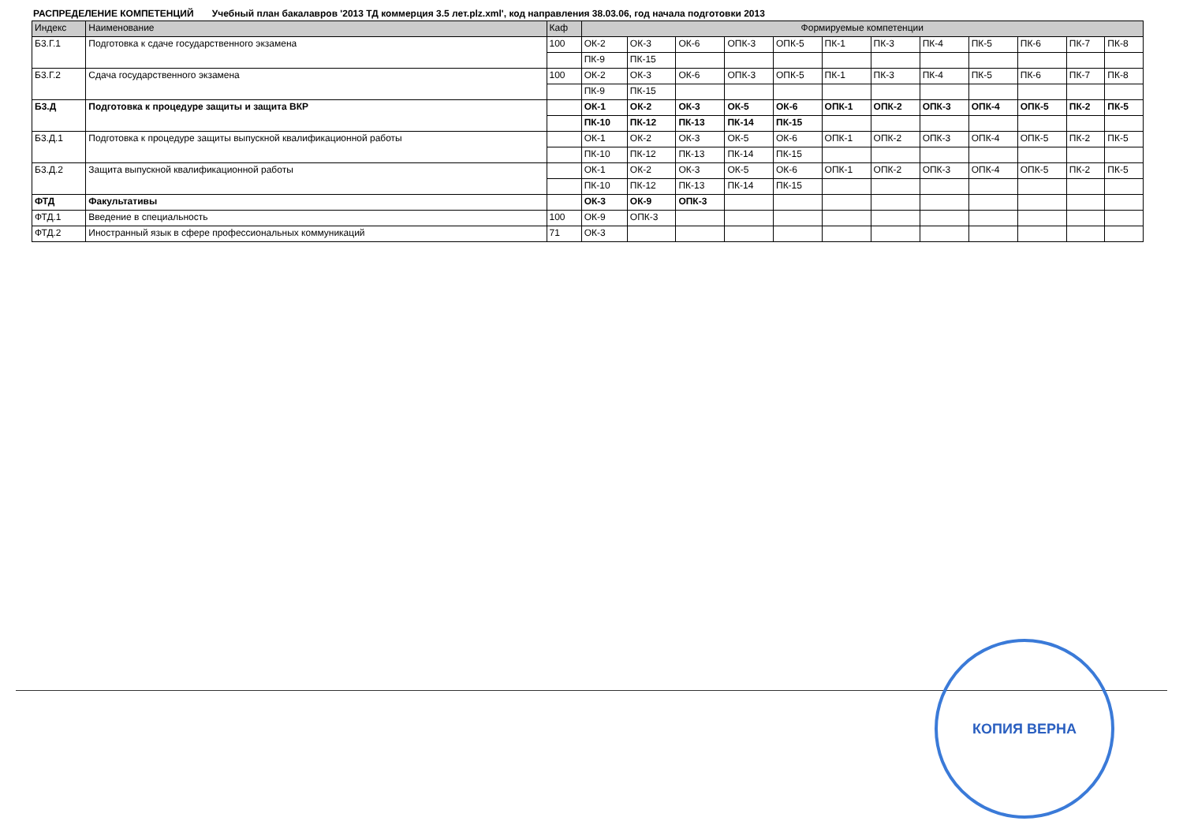РАСПРЕДЕЛЕНИЕ КОМПЕТЕНЦИЙ Учебный план бакалавров '2013 ТД коммерция 3.5 лет.plz.xml', код направления 38.03.06, год начала подготовки 2013
| Индекс | Наименование | Каф | Формируемые компетенции | | | | | | | | | | | |
| --- | --- | --- | --- | --- | --- | --- | --- | --- | --- | --- | --- | --- | --- | --- |
| Б3.Г.1 | Подготовка к сдаче государственного экзамена | 100 | ОК-2 | ОК-3 | ОК-6 | ОПК-3 | ОПК-5 | ПК-1 | ПК-3 | ПК-4 | ПК-5 | ПК-6 | ПК-7 | ПК-8 |
| | | | ПК-9 | ПК-15 | | | | | | | | | | |
| Б3.Г.2 | Сдача государственного экзамена | 100 | ОК-2 | ОК-3 | ОК-6 | ОПК-3 | ОПК-5 | ПК-1 | ПК-3 | ПК-4 | ПК-5 | ПК-6 | ПК-7 | ПК-8 |
| | | | ПК-9 | ПК-15 | | | | | | | | | | |
| Б3.Д | Подготовка к процедуре защиты и защита ВКР | | ОК-1 | ОК-2 | ОК-3 | ОК-5 | ОК-6 | ОПК-1 | ОПК-2 | ОПК-3 | ОПК-4 | ОПК-5 | ПК-2 | ПК-5 |
| | | | ПК-10 | ПК-12 | ПК-13 | ПК-14 | ПК-15 | | | | | | | |
| Б3.Д.1 | Подготовка к процедуре защиты выпускной квалификационной работы | | ОК-1 | ОК-2 | ОК-3 | ОК-5 | ОК-6 | ОПК-1 | ОПК-2 | ОПК-3 | ОПК-4 | ОПК-5 | ПК-2 | ПК-5 |
| | | | ПК-10 | ПК-12 | ПК-13 | ПК-14 | ПК-15 | | | | | | | |
| Б3.Д.2 | Защита выпускной квалификационной работы | | ОК-1 | ОК-2 | ОК-3 | ОК-5 | ОК-6 | ОПК-1 | ОПК-2 | ОПК-3 | ОПК-4 | ОПК-5 | ПК-2 | ПК-5 |
| | | | ПК-10 | ПК-12 | ПК-13 | ПК-14 | ПК-15 | | | | | | | |
| ФТД | Факультативы | | ОК-3 | ОК-9 | ОПК-3 | | | | | | | | | |
| ФТД.1 | Введение в специальность | 100 | ОК-9 | ОПК-3 | | | | | | | | | | |
| ФТД.2 | Иностранный язык в сфере профессиональных коммуникаций | 71 | ОК-3 | | | | | | | | | | | |
КОПИЯ ВЕРНА